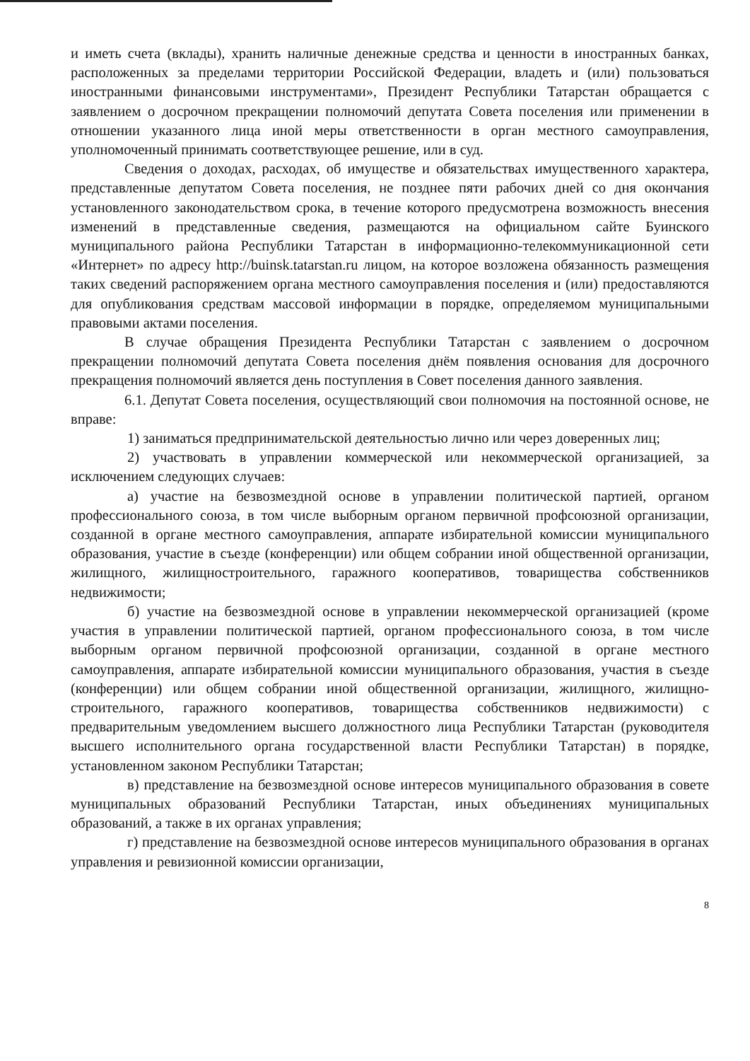и иметь счета (вклады), хранить наличные денежные средства и ценности в иностранных банках, расположенных за пределами территории Российской Федерации, владеть и (или) пользоваться иностранными финансовыми инструментами», Президент Республики Татарстан обращается с заявлением о досрочном прекращении полномочий депутата Совета поселения или применении в отношении указанного лица иной меры ответственности в орган местного самоуправления, уполномоченный принимать соответствующее решение, или в суд.
Сведения о доходах, расходах, об имуществе и обязательствах имущественного характера, представленные депутатом Совета поселения, не позднее пяти рабочих дней со дня окончания установленного законодательством срока, в течение которого предусмотрена возможность внесения изменений в представленные сведения, размещаются на официальном сайте Буинского муниципального района Республики Татарстан в информационно-телекоммуникационной сети «Интернет» по адресу http://buinsk.tatarstan.ru лицом, на которое возложена обязанность размещения таких сведений распоряжением органа местного самоуправления поселения и (или) предоставляются для опубликования средствам массовой информации в порядке, определяемом муниципальными правовыми актами поселения.
В случае обращения Президента Республики Татарстан с заявлением о досрочном прекращении полномочий депутата Совета поселения днём появления основания для досрочного прекращения полномочий является день поступления в Совет поселения данного заявления.
6.1. Депутат Совета поселения, осуществляющий свои полномочия на постоянной основе, не вправе:
1) заниматься предпринимательской деятельностью лично или через доверенных лиц;
2) участвовать в управлении коммерческой или некоммерческой организацией, за исключением следующих случаев:
а) участие на безвозмездной основе в управлении политической партией, органом профессионального союза, в том числе выборным органом первичной профсоюзной организации, созданной в органе местного самоуправления, аппарате избирательной комиссии муниципального образования, участие в съезде (конференции) или общем собрании иной общественной организации, жилищного, жилищностроительного, гаражного кооперативов, товарищества собственников недвижимости;
б) участие на безвозмездной основе в управлении некоммерческой организацией (кроме участия в управлении политической партией, органом профессионального союза, в том числе выборным органом первичной профсоюзной организации, созданной в органе местного самоуправления, аппарате избирательной комиссии муниципального образования, участия в съезде (конференции) или общем собрании иной общественной организации, жилищного, жилищно-строительного, гаражного кооперативов, товарищества собственников недвижимости) с предварительным уведомлением высшего должностного лица Республики Татарстан (руководителя высшего исполнительного органа государственной власти Республики Татарстан) в порядке, установленном законом Республики Татарстан;
в) представление на безвозмездной основе интересов муниципального образования в совете муниципальных образований Республики Татарстан, иных объединениях муниципальных образований, а также в их органах управления;
г) представление на безвозмездной основе интересов муниципального образования в органах управления и ревизионной комиссии организации,
8